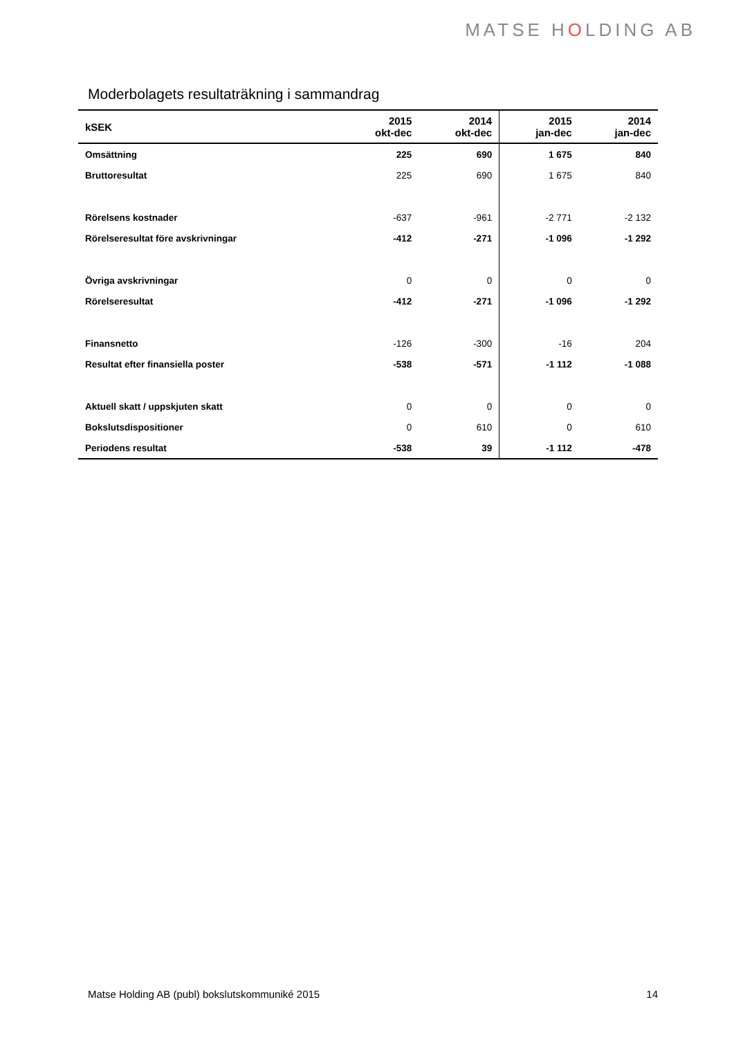MATSE HOLDING AB
Moderbolagets resultaträkning i sammandrag
| kSEK | 2015 okt-dec | 2014 okt-dec | 2015 jan-dec | 2014 jan-dec |
| --- | --- | --- | --- | --- |
| Omsättning | 225 | 690 | 1 675 | 840 |
| Bruttoresultat | 225 | 690 | 1 675 | 840 |
| Rörelsens kostnader | -637 | -961 | -2 771 | -2 132 |
| Rörelseresultat före avskrivningar | -412 | -271 | -1 096 | -1 292 |
| Övriga avskrivningar | 0 | 0 | 0 | 0 |
| Rörelseresultat | -412 | -271 | -1 096 | -1 292 |
| Finansnetto | -126 | -300 | -16 | 204 |
| Resultat efter finansiella poster | -538 | -571 | -1 112 | -1 088 |
| Aktuell skatt / uppskjuten skatt | 0 | 0 | 0 | 0 |
| Bokslutsdispositioner | 0 | 610 | 0 | 610 |
| Periodens resultat | -538 | 39 | -1 112 | -478 |
Matse Holding AB (publ) bokslutskommuniké 2015 14